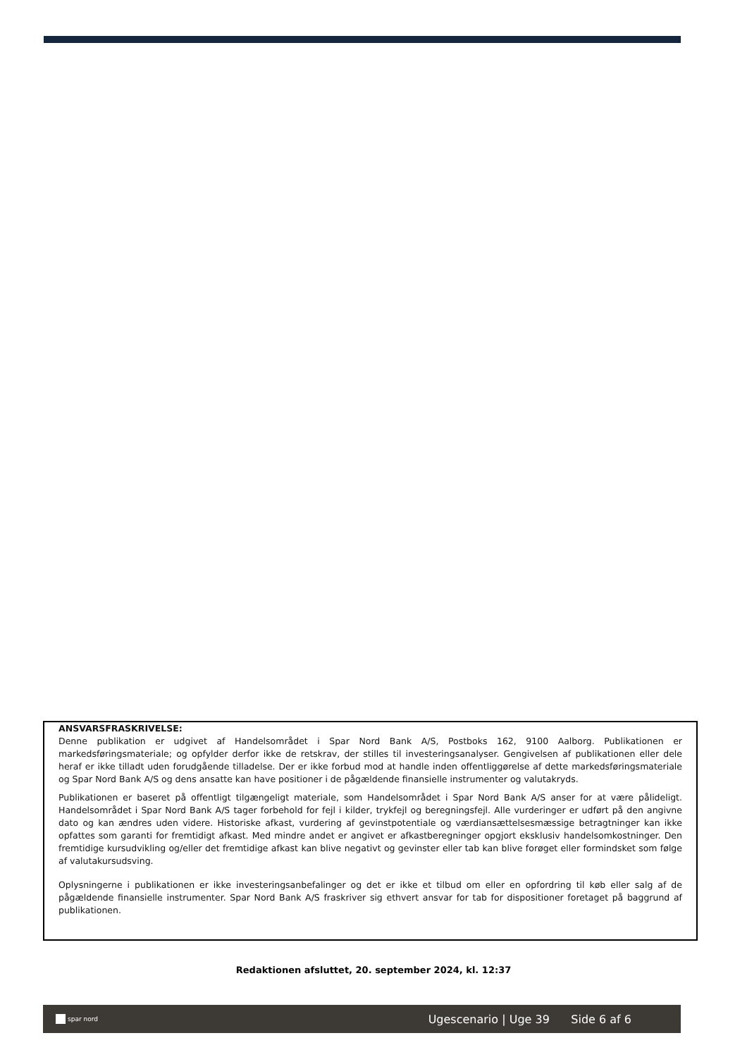ANSVARSFRASKRIVELSE:
Denne publikation er udgivet af Handelsområdet i Spar Nord Bank A/S, Postboks 162, 9100 Aalborg. Publikationen er markedsføringsmateriale; og opfylder derfor ikke de retskrav, der stilles til investeringsanalyser. Gengivelsen af publikationen eller dele heraf er ikke tilladt uden forudgående tilladelse. Der er ikke forbud mod at handle inden offentliggørelse af dette markedsføringsmateriale og Spar Nord Bank A/S og dens ansatte kan have positioner i de pågældende finansielle instrumenter og valutakryds.
Publikationen er baseret på offentligt tilgængeligt materiale, som Handelsområdet i Spar Nord Bank A/S anser for at være pålideligt. Handelsområdet i Spar Nord Bank A/S tager forbehold for fejl i kilder, trykfejl og beregningsfejl. Alle vurderinger er udført på den angivne dato og kan ændres uden videre. Historiske afkast, vurdering af gevinstpotentiale og værdiansættelsesmæssige betragtninger kan ikke opfattes som garanti for fremtidigt afkast. Med mindre andet er angivet er afkastberegninger opgjort eksklusiv handelsomkostninger. Den fremtidige kursudvikling og/eller det fremtidige afkast kan blive negativt og gevinster eller tab kan blive forøget eller formindsket som følge af valutakursudsving.
Oplysningerne i publikationen er ikke investeringsanbefalinger og det er ikke et tilbud om eller en opfordring til køb eller salg af de pågældende finansielle instrumenter. Spar Nord Bank A/S fraskriver sig ethvert ansvar for tab for dispositioner foretaget på baggrund af publikationen.
Redaktionen afsluttet, 20. september 2024, kl. 12:37
spar nord
Ugescenario | Uge 39 Side 6 af 6